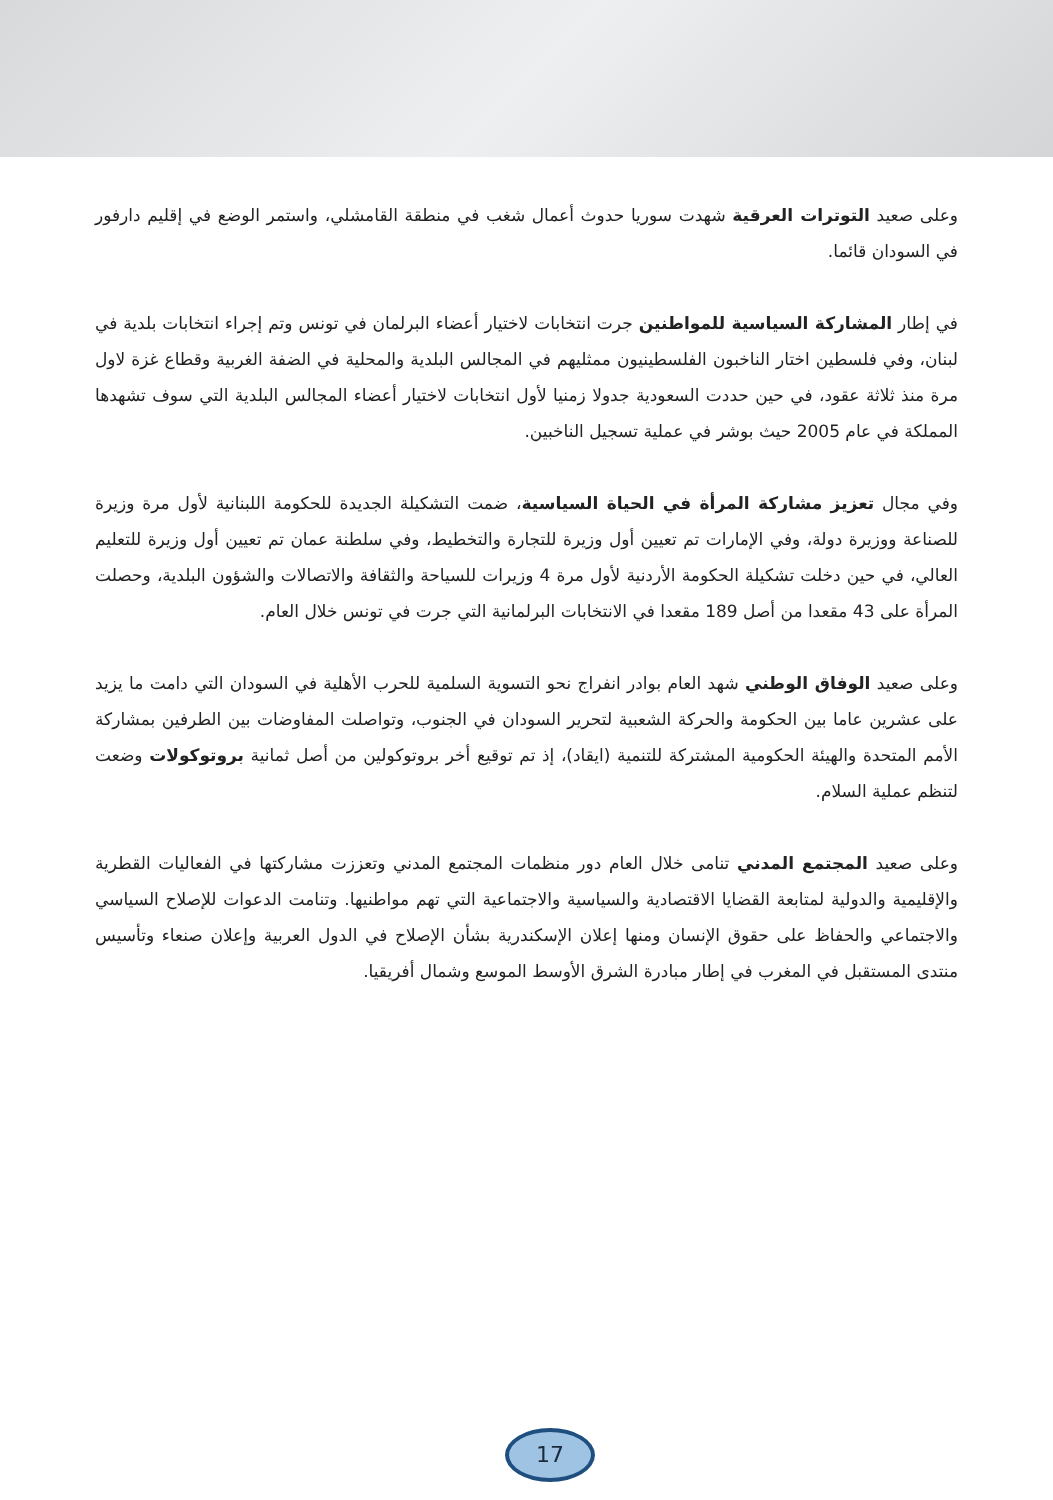وعلى صعيد التوترات العرقية شهدت سوريا حدوث أعمال شغب في منطقة القامشلي، واستمر الوضع في إقليم دارفور في السودان قائما.
في إطار المشاركة السياسية للمواطنين جرت انتخابات لاختيار أعضاء البرلمان في تونس وتم إجراء انتخابات بلدية في لبنان، وفي فلسطين اختار الناخبون الفلسطينيون ممثليهم في المجالس البلدية والمحلية في الضفة الغربية وقطاع غزة لاول مرة منذ ثلاثة عقود، في حين حددت السعودية جدولا زمنيا لأول انتخابات لاختيار أعضاء المجالس البلدية التي سوف تشهدها المملكة في عام 2005 حيث بوشر في عملية تسجيل الناخبين.
وفي مجال تعزيز مشاركة المرأة في الحياة السياسية، ضمت التشكيلة الجديدة للحكومة اللبنانية لأول مرة وزيرة للصناعة ووزيرة دولة، وفي الإمارات تم تعيين أول وزيرة للتجارة والتخطيط، وفي سلطنة عمان تم تعيين أول وزيرة للتعليم العالي، في حين دخلت تشكيلة الحكومة الأردنية لأول مرة 4 وزيرات للسياحة والثقافة والاتصالات والشؤون البلدية، وحصلت المرأة على 43 مقعدا من أصل 189 مقعدا في الانتخابات البرلمانية التي جرت في تونس خلال العام.
وعلى صعيد الوفاق الوطني شهد العام بوادر انفراج نحو التسوية السلمية للحرب الأهلية في السودان التي دامت ما يزيد على عشرين عاما بين الحكومة والحركة الشعبية لتحرير السودان في الجنوب، وتواصلت المفاوضات بين الطرفين بمشاركة الأمم المتحدة والهيئة الحكومية المشتركة للتنمية (ايقاد)، إذ تم توقيع أخر بروتوكولين من أصل ثمانية بروتوكولات وضعت لتنظم عملية السلام.
وعلى صعيد المجتمع المدني تنامى خلال العام دور منظمات المجتمع المدني وتعززت مشاركتها في الفعاليات القطرية والإقليمية والدولية لمتابعة القضايا الاقتصادية والسياسية والاجتماعية التي تهم مواطنيها. وتنامت الدعوات للإصلاح السياسي والاجتماعي والحفاظ على حقوق الإنسان ومنها إعلان الإسكندرية بشأن الإصلاح في الدول العربية وإعلان صنعاء وتأسيس منتدى المستقبل في المغرب في إطار مبادرة الشرق الأوسط الموسع وشمال أفريقيا.
17